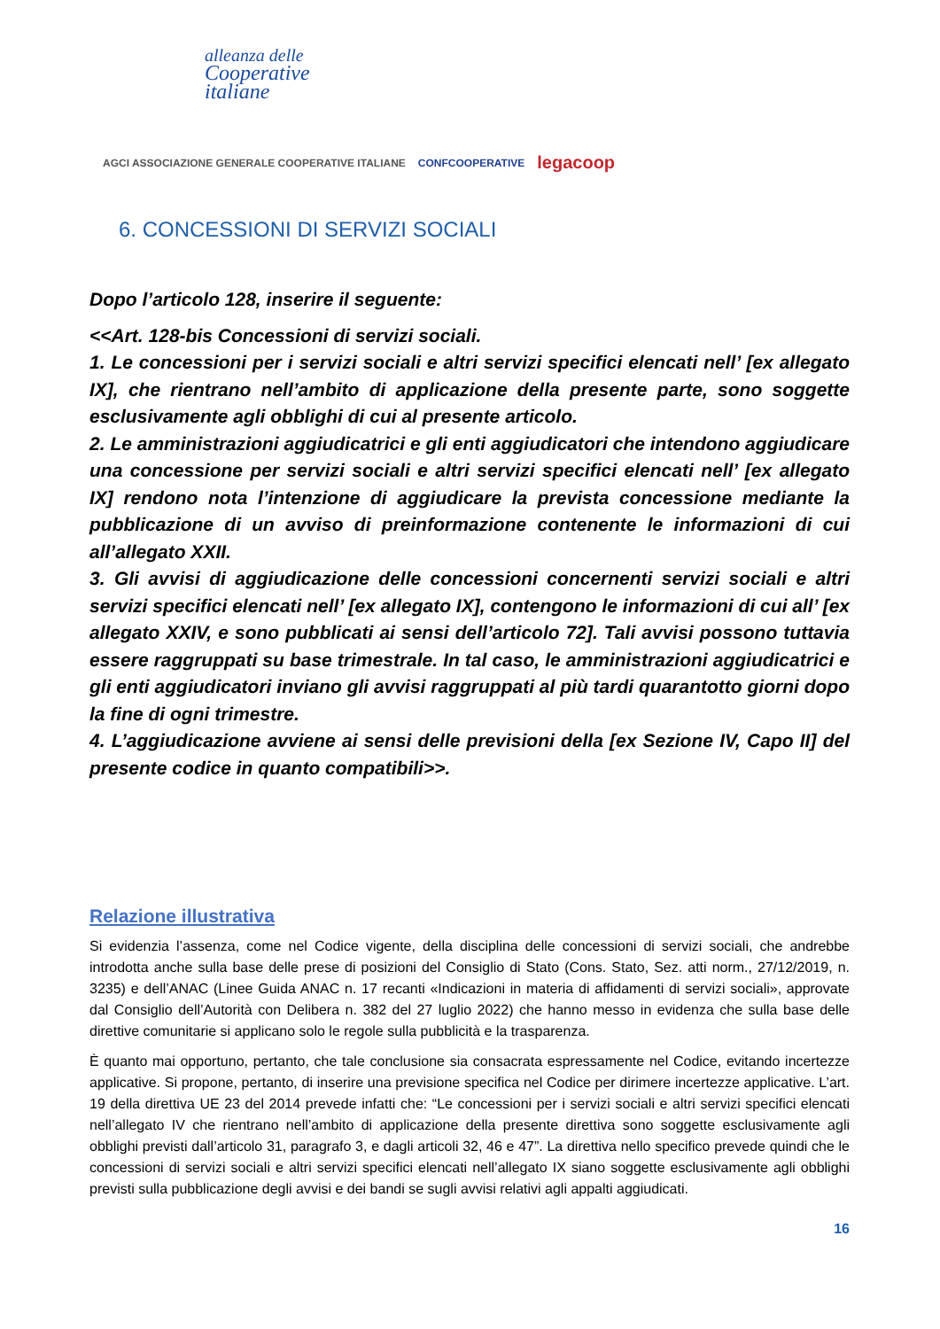alleanza delle
Cooperative
italiane
AGCI ASSOCIAZIONE GENERALE COOPERATIVE ITALIANE CONFCOOPERATIVE legacoop
6. CONCESSIONI DI SERVIZI SOCIALI
Dopo l’articolo 128, inserire il seguente:
<<Art. 128-bis Concessioni di servizi sociali.
1. Le concessioni per i servizi sociali e altri servizi specifici elencati nell’ [ex allegato IX], che rientrano nell’ambito di applicazione della presente parte, sono soggette esclusivamente agli obblighi di cui al presente articolo.
2. Le amministrazioni aggiudicatrici e gli enti aggiudicatori che intendono aggiudicare una concessione per servizi sociali e altri servizi specifici elencati nell’ [ex allegato IX] rendono nota l’intenzione di aggiudicare la prevista concessione mediante la pubblicazione di un avviso di preinformazione contenente le informazioni di cui all’allegato XXII.
3. Gli avvisi di aggiudicazione delle concessioni concernenti servizi sociali e altri servizi specifici elencati nell’ [ex allegato IX], contengono le informazioni di cui all’ [ex allegato XXIV, e sono pubblicati ai sensi dell’articolo 72]. Tali avvisi possono tuttavia essere raggruppati su base trimestrale. In tal caso, le amministrazioni aggiudicatrici e gli enti aggiudicatori inviano gli avvisi raggruppati al più tardi quarantotto giorni dopo la fine di ogni trimestre.
4. L’aggiudicazione avviene ai sensi delle previsioni della [ex Sezione IV, Capo II] del presente codice in quanto compatibili>>.
Relazione illustrativa
Si evidenzia l’assenza, come nel Codice vigente, della disciplina delle concessioni di servizi sociali, che andrebbe introdotta anche sulla base delle prese di posizioni del Consiglio di Stato (Cons. Stato, Sez. atti norm., 27/12/2019, n. 3235) e dell’ANAC (Linee Guida ANAC n. 17 recanti «Indicazioni in materia di affidamenti di servizi sociali», approvate dal Consiglio dell’Autorità con Delibera n. 382 del 27 luglio 2022) che hanno messo in evidenza che sulla base delle direttive comunitarie si applicano solo le regole sulla pubblicità e la trasparenza.
È quanto mai opportuno, pertanto, che tale conclusione sia consacrata espressamente nel Codice, evitando incertezze applicative. Si propone, pertanto, di inserire una previsione specifica nel Codice per dirimere incertezze applicative. L’art. 19 della direttiva UE 23 del 2014 prevede infatti che: “Le concessioni per i servizi sociali e altri servizi specifici elencati nell’allegato IV che rientrano nell’ambito di applicazione della presente direttiva sono soggette esclusivamente agli obblighi previsti dall’articolo 31, paragrafo 3, e dagli articoli 32, 46 e 47”. La direttiva nello specifico prevede quindi che le concessioni di servizi sociali e altri servizi specifici elencati nell’allegato IX siano soggette esclusivamente agli obblighi previsti sulla pubblicazione degli avvisi e dei bandi se sugli avvisi relativi agli appalti aggiudicati.
16